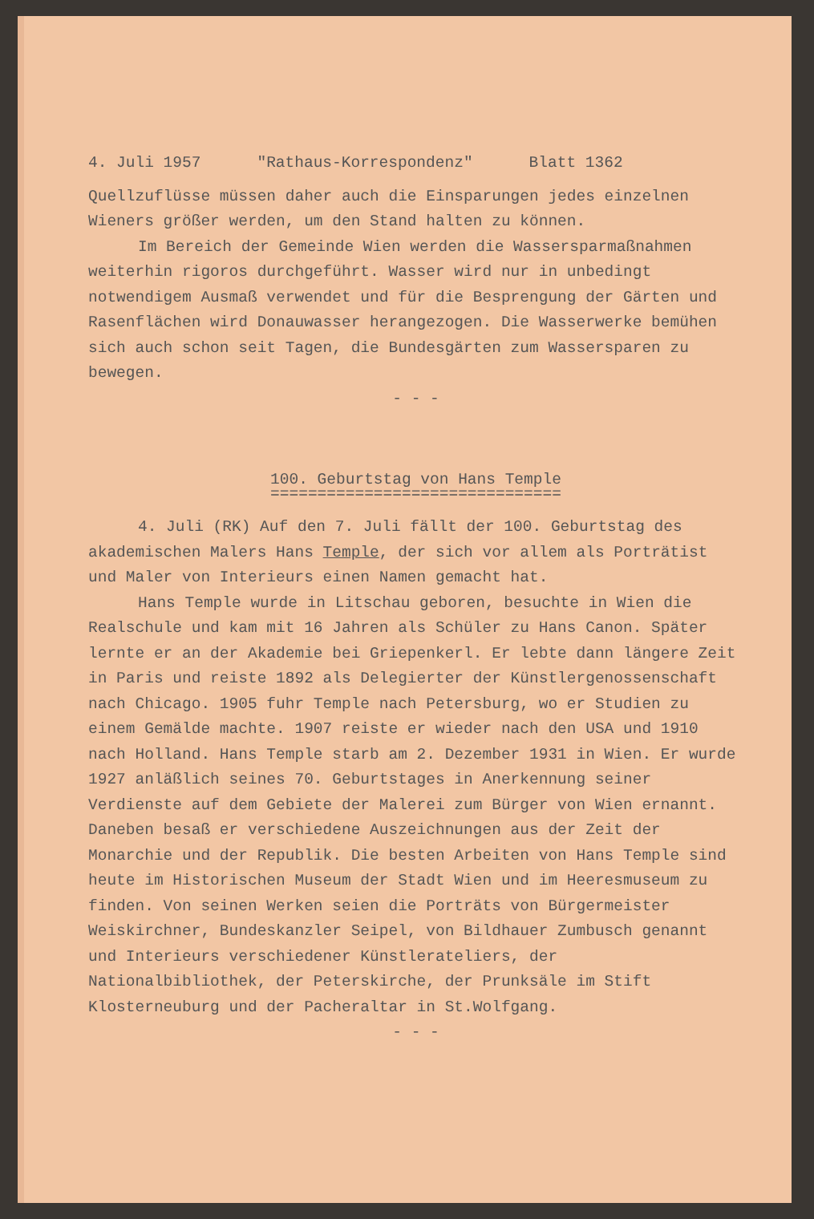4. Juli 1957 "Rathaus-Korrespondenz" Blatt 1362
Quellzuflüsse müssen daher auch die Einsparungen jedes einzelnen Wieners größer werden, um den Stand halten zu können.
Im Bereich der Gemeinde Wien werden die Wassersparmaßnahmen weiterhin rigoros durchgeführt. Wasser wird nur in unbedingt notwendigem Ausmaß verwendet und für die Besprengung der Gärten und Rasenflächen wird Donauwasser herangezogen. Die Wasserwerke bemühen sich auch schon seit Tagen, die Bundesgärten zum Wassersparen zu bewegen.
- - -
100. Geburtstag von Hans Temple
===============================
4. Juli (RK) Auf den 7. Juli fällt der 100. Geburtstag des akademischen Malers Hans Temple, der sich vor allem als Porträtist und Maler von Interieurs einen Namen gemacht hat.
Hans Temple wurde in Litschau geboren, besuchte in Wien die Realschule und kam mit 16 Jahren als Schüler zu Hans Canon. Später lernte er an der Akademie bei Griepenkerl. Er lebte dann längere Zeit in Paris und reiste 1892 als Delegierter der Künstlergenossenschaft nach Chicago. 1905 fuhr Temple nach Petersburg, wo er Studien zu einem Gemälde machte. 1907 reiste er wieder nach den USA und 1910 nach Holland. Hans Temple starb am 2. Dezember 1931 in Wien. Er wurde 1927 anläßlich seines 70. Geburtstages in Anerkennung seiner Verdienste auf dem Gebiete der Malerei zum Bürger von Wien ernannt. Daneben besaß er verschiedene Auszeichnungen aus der Zeit der Monarchie und der Republik. Die besten Arbeiten von Hans Temple sind heute im Historischen Museum der Stadt Wien und im Heeresmuseum zu finden. Von seinen Werken seien die Porträts von Bürgermeister Weiskirchner, Bundeskanzler Seipel, von Bildhauer Zumbusch genannt und Interieurs verschiedener Künstlerateliers, der Nationalbibliothek, der Peterskirche, der Prunksäle im Stift Klosterneuburg und der Pacheraltar in St.Wolfgang.
- - -